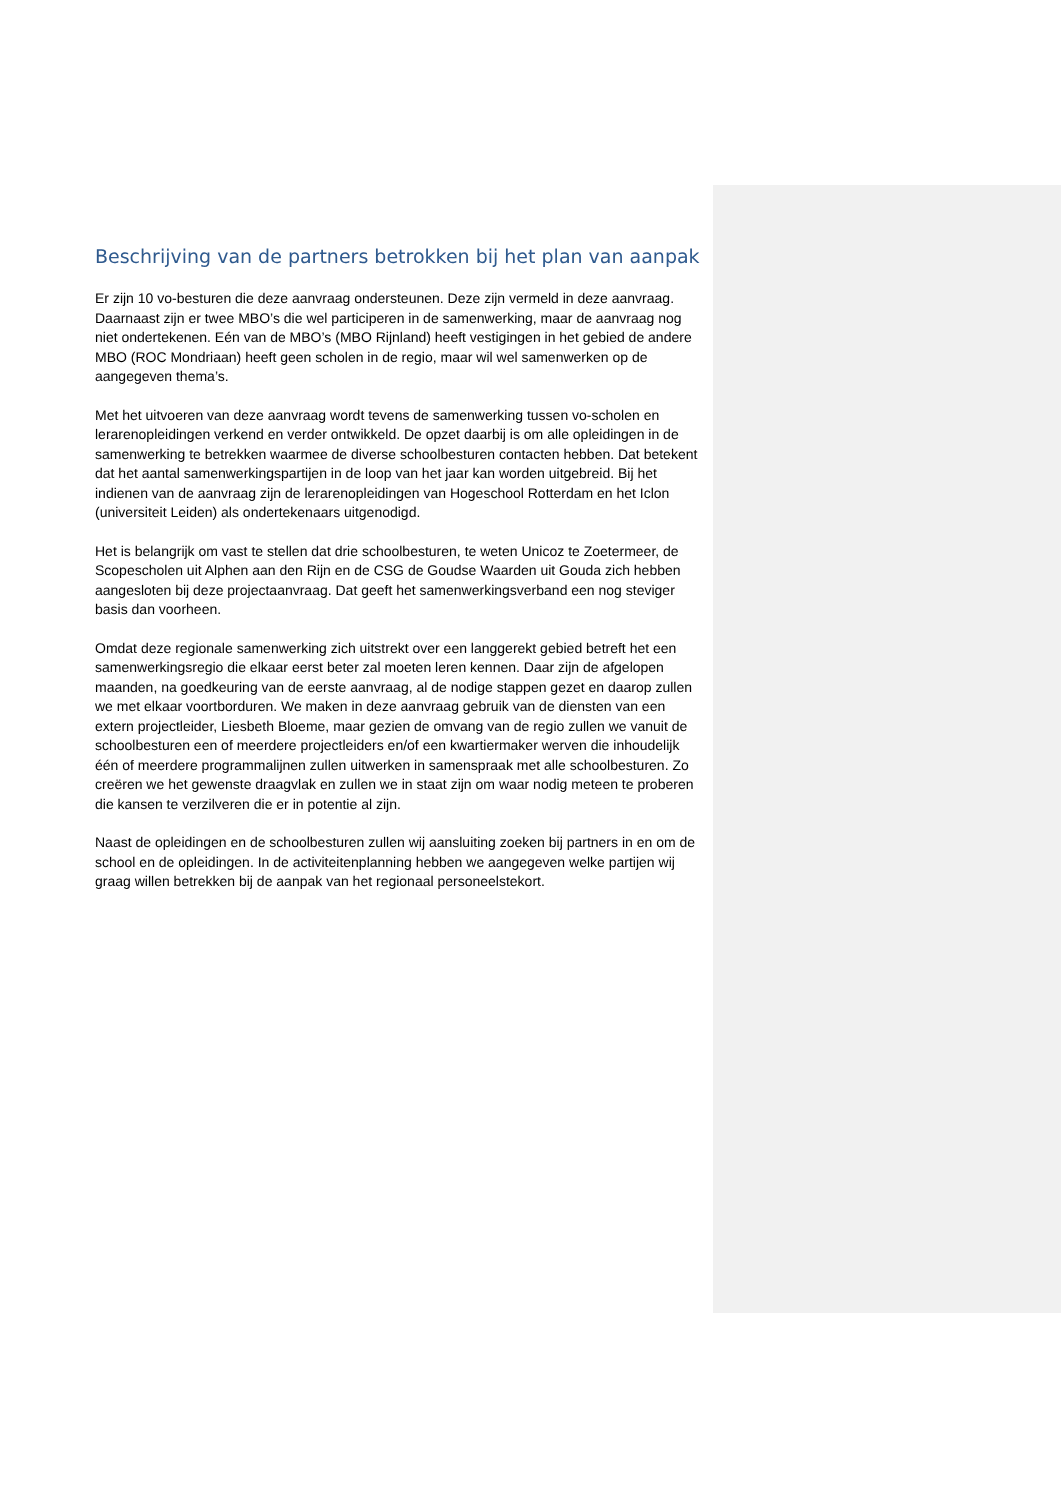Beschrijving van de partners betrokken bij het plan van aanpak
Er zijn 10 vo-besturen die deze aanvraag ondersteunen. Deze zijn vermeld in deze aanvraag. Daarnaast zijn er twee MBO’s die wel participeren in de samenwerking, maar de aanvraag nog niet ondertekenen. Eén van de MBO’s (MBO Rijnland) heeft vestigingen in het gebied de andere MBO (ROC Mondriaan) heeft geen scholen in de regio, maar wil wel samenwerken op de aangegeven thema’s.
Met het uitvoeren van deze aanvraag wordt tevens de samenwerking tussen vo-scholen en lerarenopleidingen verkend en verder ontwikkeld. De opzet daarbij is om alle opleidingen in de samenwerking te betrekken waarmee de diverse schoolbesturen contacten hebben. Dat betekent dat het aantal samenwerkingspartijen in de loop van het jaar kan worden uitgebreid. Bij het indienen van de aanvraag zijn de lerarenopleidingen van Hogeschool Rotterdam en het Iclon (universiteit Leiden) als ondertekenaars uitgenodigd.
Het is belangrijk om vast te stellen dat drie schoolbesturen, te weten Unicoz te Zoetermeer, de Scopescholen uit Alphen aan den Rijn en de CSG de Goudse Waarden uit Gouda zich hebben aangesloten bij deze projectaanvraag. Dat geeft het samenwerkingsverband een nog steviger basis dan voorheen.
Omdat deze regionale samenwerking zich uitstrekt over een langgerekt gebied betreft het een samenwerkingsregio die elkaar eerst beter zal moeten leren kennen. Daar zijn de afgelopen maanden, na goedkeuring van de eerste aanvraag, al de nodige stappen gezet en daarop zullen we met elkaar voortborduren. We maken in deze aanvraag gebruik van de diensten van een extern projectleider, Liesbeth Bloeme, maar gezien de omvang van de regio zullen we vanuit de schoolbesturen een of meerdere projectleiders en/of een kwartiermaker werven die inhoudelijk één of meerdere programmalijnen zullen uitwerken in samenspraak met alle schoolbesturen. Zo creëren we het gewenste draagvlak en zullen we in staat zijn om waar nodig meteen te proberen die kansen te verzilveren die er in potentie al zijn.
Naast de opleidingen en de schoolbesturen zullen wij aansluiting zoeken bij partners in en om de school en de opleidingen. In de activiteitenplanning hebben we aangegeven welke partijen wij graag willen betrekken bij de aanpak van het regionaal personeelstekort.